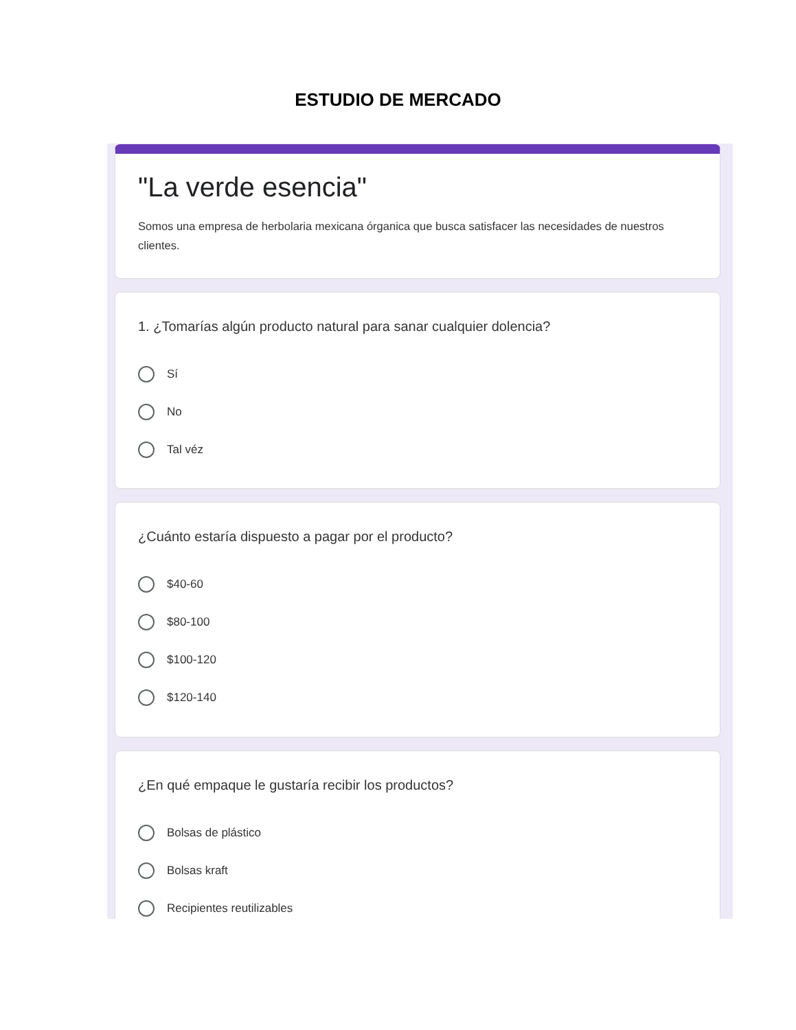ESTUDIO DE MERCADO
"La verde esencia"
Somos una empresa de herbolaria mexicana órganica que busca satisfacer las necesidades de nuestros clientes.
1. ¿Tomarías algún producto natural para sanar cualquier dolencia?
Sí
No
Tal véz
¿Cuánto estaría dispuesto a pagar por el producto?
$40-60
$80-100
$100-120
$120-140
¿En qué empaque le gustaría recibir los productos?
Bolsas de plástico
Bolsas kraft
Recipientes reutilizables